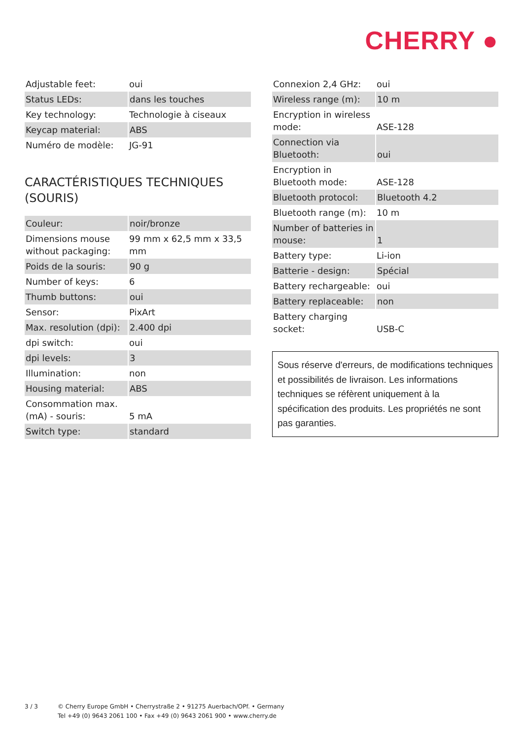CHERRY ●
| Adjustable feet: | oui |
| Status LEDs: | dans les touches |
| Key technology: | Technologie à ciseaux |
| Keycap material: | ABS |
| Numéro de modèle: | JG-91 |
CARACTÉRISTIQUES TECHNIQUES (SOURIS)
| Couleur: | noir/bronze |
| Dimensions mouse without packaging: | 99 mm x 62,5 mm x 33,5 mm |
| Poids de la souris: | 90 g |
| Number of keys: | 6 |
| Thumb buttons: | oui |
| Sensor: | PixArt |
| Max. resolution (dpi): | 2.400 dpi |
| dpi switch: | oui |
| dpi levels: | 3 |
| Illumination: | non |
| Housing material: | ABS |
| Consommation max. (mA) - souris: | 5 mA |
| Switch type: | standard |
| Connexion 2,4 GHz: | oui |
| Wireless range (m): | 10 m |
| Encryption in wireless mode: | ASE-128 |
| Connection via Bluetooth: | oui |
| Encryption in Bluetooth mode: | ASE-128 |
| Bluetooth protocol: | Bluetooth 4.2 |
| Bluetooth range (m): | 10 m |
| Number of batteries in mouse: | 1 |
| Battery type: | Li-ion |
| Batterie - design: | Spécial |
| Battery rechargeable: | oui |
| Battery replaceable: | non |
| Battery charging socket: | USB-C |
Sous réserve d'erreurs, de modifications techniques et possibilités de livraison. Les informations techniques se réfèrent uniquement à la spécification des produits. Les propriétés ne sont pas garanties.
3 / 3 © Cherry Europe GmbH • Cherrystraße 2 • 91275 Auerbach/OPf. • Germany
Tel +49 (0) 9643 2061 100 • Fax +49 (0) 9643 2061 900 • www.cherry.de